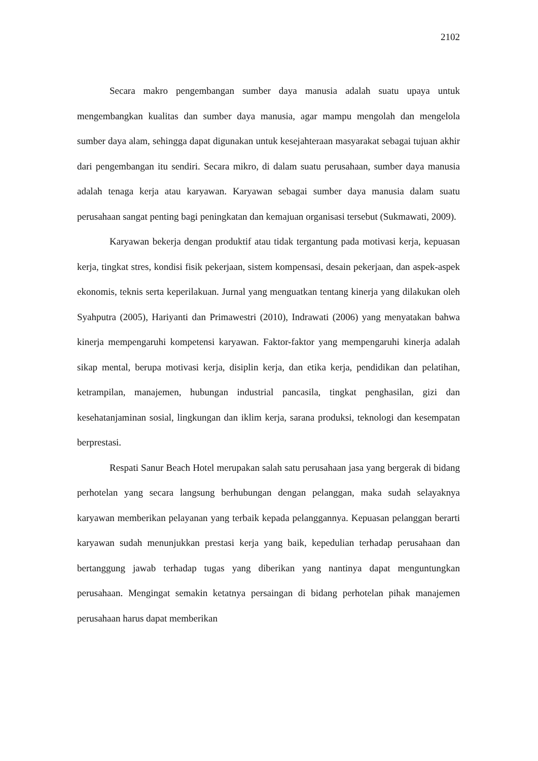2102
Secara makro pengembangan sumber daya manusia adalah suatu upaya untuk mengembangkan kualitas dan sumber daya manusia, agar mampu mengolah dan mengelola sumber daya alam, sehingga dapat digunakan untuk kesejahteraan masyarakat sebagai tujuan akhir dari pengembangan itu sendiri. Secara mikro, di dalam suatu perusahaan, sumber daya manusia adalah tenaga kerja atau karyawan. Karyawan sebagai sumber daya manusia dalam suatu perusahaan sangat penting bagi peningkatan dan kemajuan organisasi tersebut (Sukmawati, 2009).
Karyawan bekerja dengan produktif atau tidak tergantung pada motivasi kerja, kepuasan kerja, tingkat stres, kondisi fisik pekerjaan, sistem kompensasi, desain pekerjaan, dan aspek-aspek ekonomis, teknis serta keperilakuan. Jurnal yang menguatkan tentang kinerja yang dilakukan oleh Syahputra (2005), Hariyanti dan Primawestri (2010), Indrawati (2006) yang menyatakan bahwa kinerja mempengaruhi kompetensi karyawan. Faktor-faktor yang mempengaruhi kinerja adalah sikap mental, berupa motivasi kerja, disiplin kerja, dan etika kerja, pendidikan dan pelatihan, ketrampilan, manajemen, hubungan industrial pancasila, tingkat penghasilan, gizi dan kesehatanjaminan sosial, lingkungan dan iklim kerja, sarana produksi, teknologi dan kesempatan berprestasi.
Respati Sanur Beach Hotel merupakan salah satu perusahaan jasa yang bergerak di bidang perhotelan yang secara langsung berhubungan dengan pelanggan, maka sudah selayaknya karyawan memberikan pelayanan yang terbaik kepada pelanggannya. Kepuasan pelanggan berarti karyawan sudah menunjukkan prestasi kerja yang baik, kepedulian terhadap perusahaan dan bertanggung jawab terhadap tugas yang diberikan yang nantinya dapat menguntungkan perusahaan. Mengingat semakin ketatnya persaingan di bidang perhotelan pihak manajemen perusahaan harus dapat memberikan